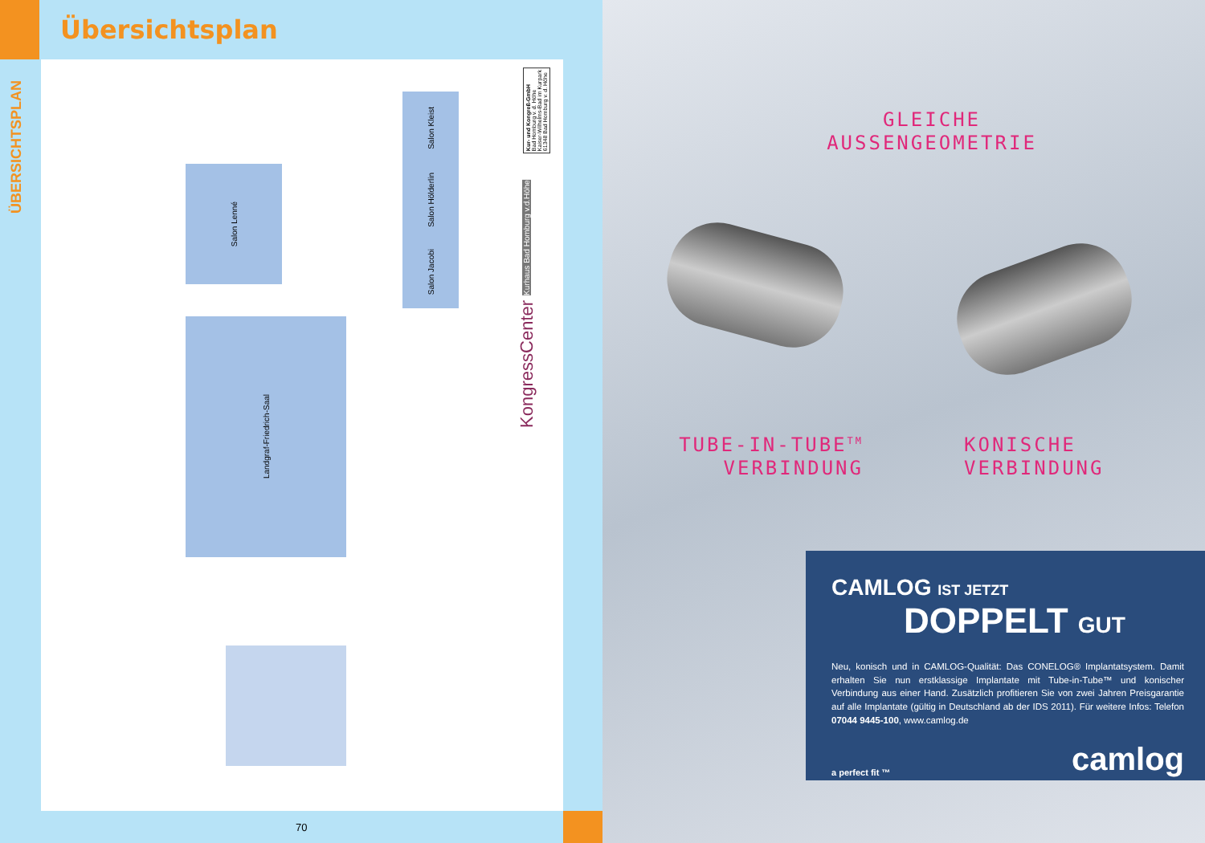Übersichtsplan
ÜBERSICHTSPLAN
Salon Lenné
Landgraf-Friedrich-Saal
Salon Kleist
Salon Hölderlin
Salon Jacobi
Kur- und Kongreß-GmbH
Bad Homburg v. d. Höhe
Kaiser-Wilhelms-Bad im Kurpark
61348 Bad Homburg v. d. Höhe
KongressCenter Kurhaus Bad Homburg v.d.Höhe
70
GLEICHE
AUSSENGEOMETRIE
TUBE-IN-TUBE<sup>TM</sup>
VERBINDUNG
KONISCHE
VERBINDUNG
CAMLOG IST JETZT
DOPPELT GUT
Neu, konisch und in CAMLOG-Qualität: Das CONELOG® Implantatsystem. Damit erhalten Sie nun erstklassige Implantate mit Tube-in-Tube™ und konischer Verbindung aus einer Hand. Zusätzlich profitieren Sie von zwei Jahren Preisgarantie auf alle Implantate (gültig in Deutschland ab der IDS 2011). Für weitere Infos: Telefon 07044 9445-100, www.camlog.de
a perfect fit ™ camlog